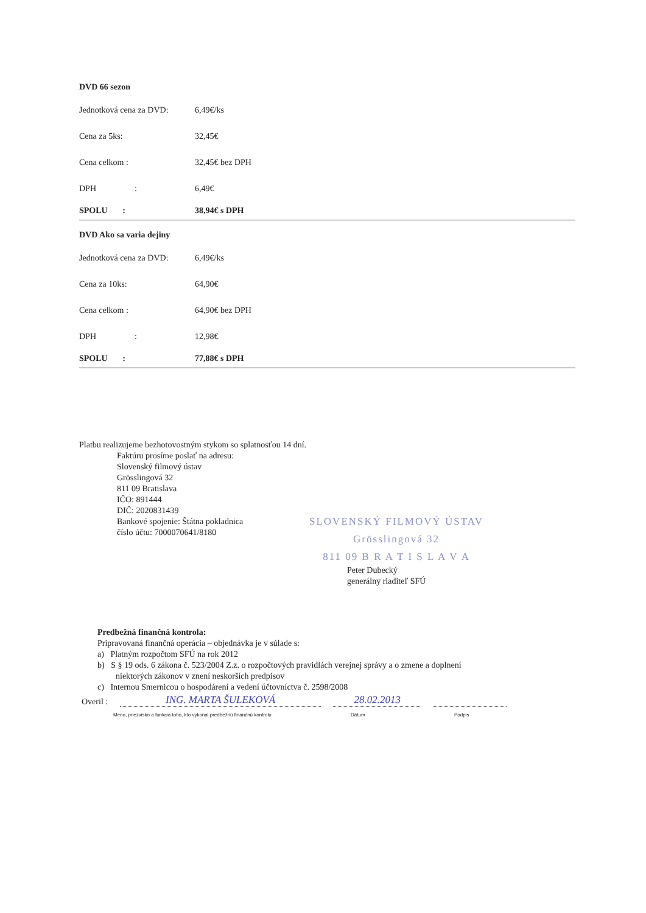DVD 66 sezon
| Jednotková cena za DVD: | 6,49€/ks |
| Cena za 5ks: | 32,45€ |
| Cena celkom : | 32,45€ bez DPH |
| DPH : | 6,49€ |
| SPOLU : | 38,94€ s DPH |
DVD Ako sa varia dejiny
| Jednotková cena za DVD: | 6,49€/ks |
| Cena za 10ks: | 64,90€ |
| Cena celkom : | 64,90€ bez DPH |
| DPH : | 12,98€ |
| SPOLU : | 77,88€ s DPH |
Platbu realizujeme bezhotovostným stykom so splatnosťou 14 dní.
Faktúru prosíme poslať na adresu:
Slovenský filmový ústav
Grösslingová 32
811 09 Bratislava
IČO: 891444
DIČ: 2020831439
Bankové spojenie: Štátna pokladnica
číslo účtu: 7000070641/8180
SLOVENSKÝ FILMOVÝ ÚSTAV
Grösslingová 32
811 09 B R A T I S L A V A
Peter Dubecký
generálny riaditeľ SFÚ
Predbežná finančná kontrola:
Pripravovaná finančná operácia – objednávka je v súlade s:
a) Platným rozpočtom SFÚ na rok 2012
b) S § 19 ods. 6 zákona č. 523/2004 Z.z. o rozpočtových pravidlách verejnej správy a o zmene a doplnení
niektorých zákonov v znení neskorších predpisov
c) Internou Smernicou o hospodárení a vedení účtovníctva č. 2598/2008
Overil : ING. MARTA ŠULEKOVÁ 28.02.2013
Meno, priezvisko a funkcia toho, kto vykonal predbežnú finančnú kontrolu Dátum Podpis